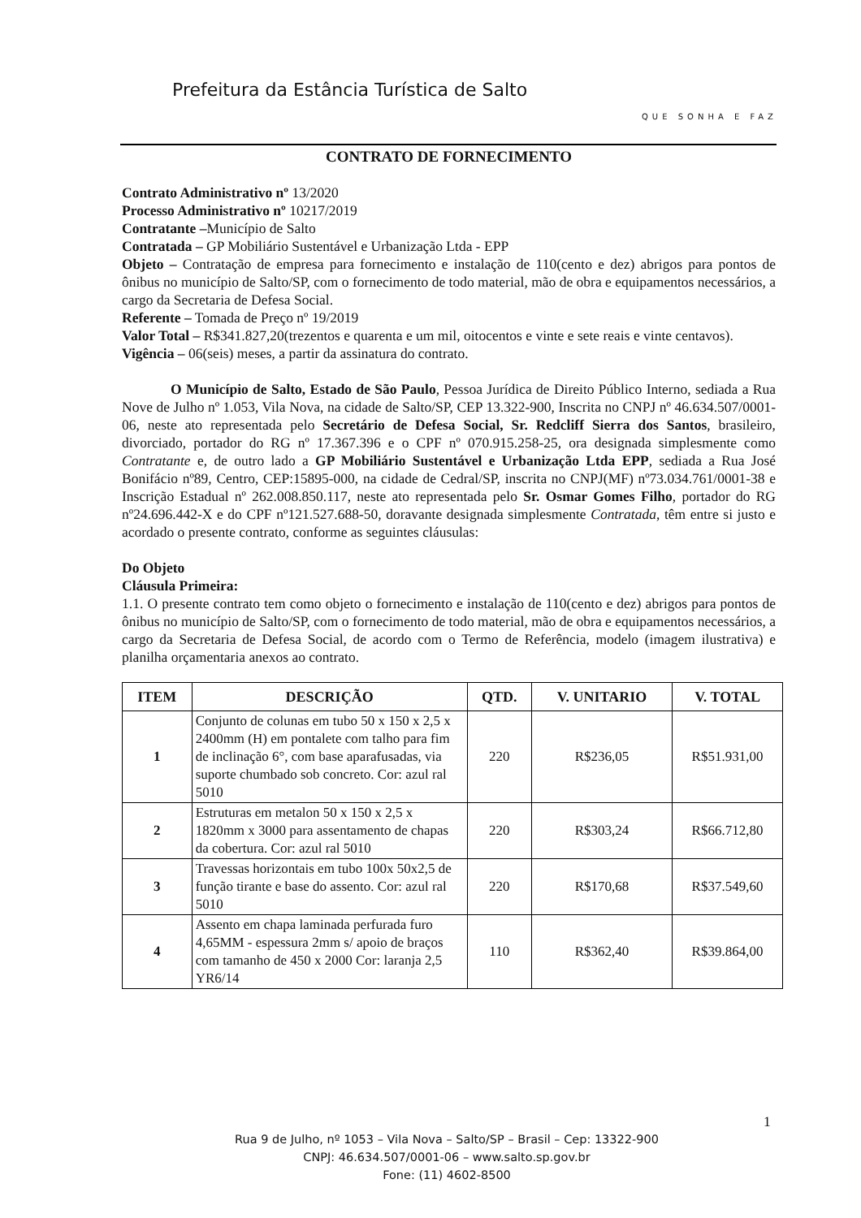Prefeitura da Estância Turística de Salto
QUE SONHA E FAZ
CONTRATO DE FORNECIMENTO
Contrato Administrativo nº 13/2020
Processo Administrativo nº 10217/2019
Contratante –Município de Salto
Contratada – GP Mobiliário Sustentável e Urbanização Ltda - EPP
Objeto – Contratação de empresa para fornecimento e instalação de 110(cento e dez) abrigos para pontos de ônibus no município de Salto/SP, com o fornecimento de todo material, mão de obra e equipamentos necessários, a cargo da Secretaria de Defesa Social.
Referente – Tomada de Preço nº 19/2019
Valor Total – R$341.827,20(trezentos e quarenta e um mil, oitocentos e vinte e sete reais e vinte centavos).
Vigência – 06(seis) meses, a partir da assinatura do contrato.
O Município de Salto, Estado de São Paulo, Pessoa Jurídica de Direito Público Interno, sediada a Rua Nove de Julho nº 1.053, Vila Nova, na cidade de Salto/SP, CEP 13.322-900, Inscrita no CNPJ nº 46.634.507/0001-06, neste ato representada pelo Secretário de Defesa Social, Sr. Redcliff Sierra dos Santos, brasileiro, divorciado, portador do RG nº 17.367.396 e o CPF nº 070.915.258-25, ora designada simplesmente como Contratante e, de outro lado a GP Mobiliário Sustentável e Urbanização Ltda EPP, sediada a Rua José Bonifácio nº89, Centro, CEP:15895-000, na cidade de Cedral/SP, inscrita no CNPJ(MF) nº73.034.761/0001-38 e Inscrição Estadual nº 262.008.850.117, neste ato representada pelo Sr. Osmar Gomes Filho, portador do RG nº24.696.442-X e do CPF nº121.527.688-50, doravante designada simplesmente Contratada, têm entre si justo e acordado o presente contrato, conforme as seguintes cláusulas:
Do Objeto
Cláusula Primeira:
1.1. O presente contrato tem como objeto o fornecimento e instalação de 110(cento e dez) abrigos para pontos de ônibus no município de Salto/SP, com o fornecimento de todo material, mão de obra e equipamentos necessários, a cargo da Secretaria de Defesa Social, de acordo com o Termo de Referência, modelo (imagem ilustrativa) e planilha orçamentaria anexos ao contrato.
| ITEM | DESCRIÇÃO | QTD. | V. UNITARIO | V. TOTAL |
| --- | --- | --- | --- | --- |
| 1 | Conjunto de colunas em tubo 50 x 150 x 2,5 x 2400mm (H) em pontalete com talho para fim de inclinação 6°, com base aparafusadas, via suporte chumbado sob concreto. Cor: azul ral 5010 | 220 | R$236,05 | R$51.931,00 |
| 2 | Estruturas em metalon 50 x 150 x 2,5 x 1820mm x 3000 para assentamento de chapas da cobertura. Cor: azul ral 5010 | 220 | R$303,24 | R$66.712,80 |
| 3 | Travessas horizontais em tubo 100x 50x2,5 de função tirante e base do assento. Cor: azul ral 5010 | 220 | R$170,68 | R$37.549,60 |
| 4 | Assento em chapa laminada perfurada furo 4,65MM - espessura 2mm s/ apoio de braços com tamanho de 450 x 2000 Cor: laranja 2,5 YR6/14 | 110 | R$362,40 | R$39.864,00 |
1
Rua 9 de Julho, nº 1053 – Vila Nova – Salto/SP – Brasil – Cep: 13322-900
CNPJ: 46.634.507/0001-06 – www.salto.sp.gov.br
Fone: (11) 4602-8500